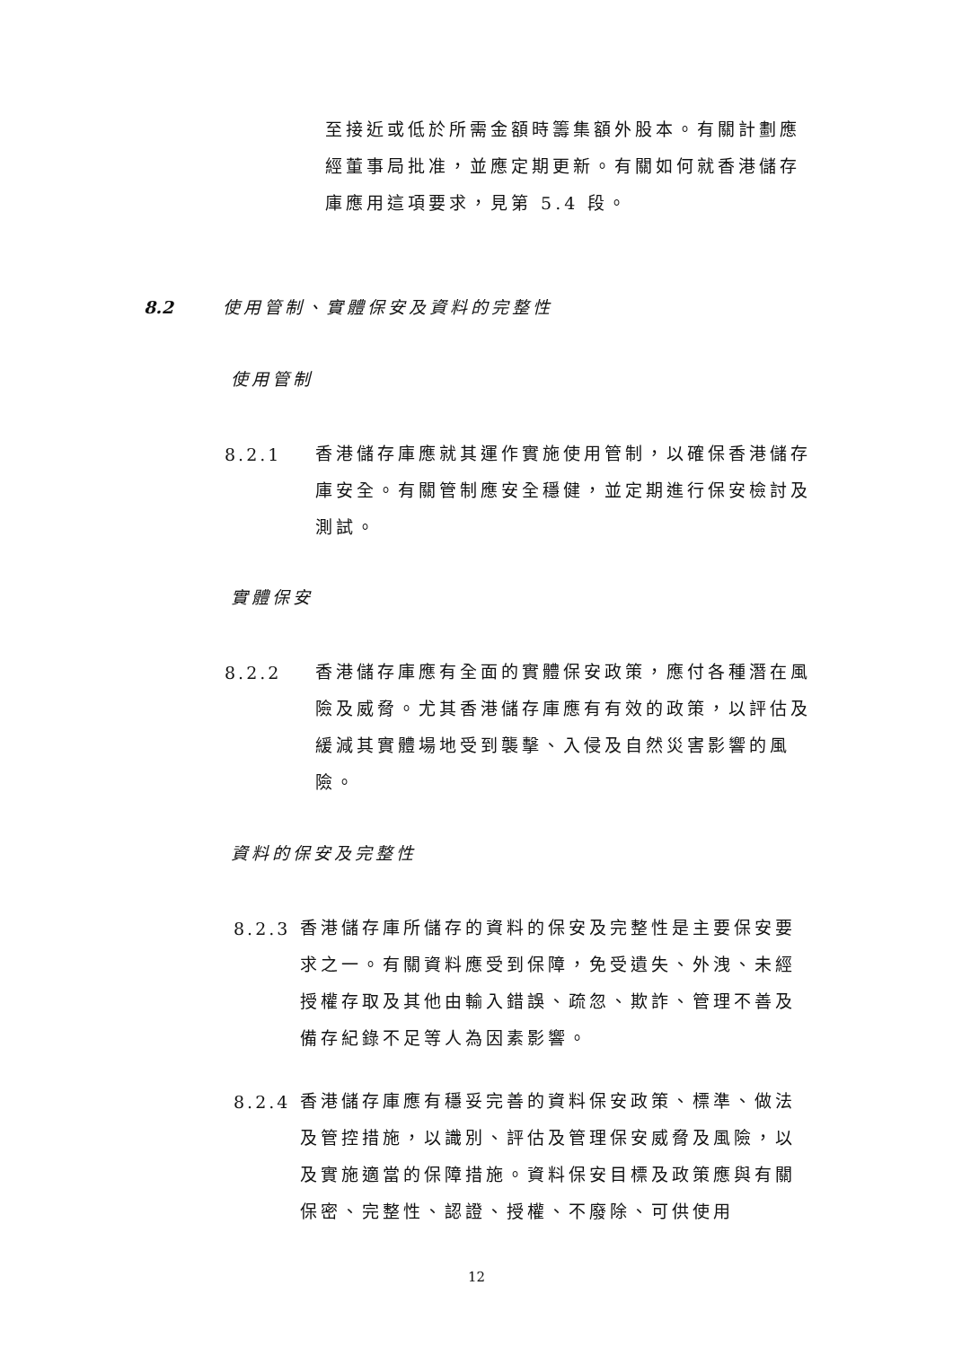至接近或低於所需金額時籌集額外股本。有關計劃應經董事局批准，並應定期更新。有關如何就香港儲存庫應用這項要求，見第 5.4 段。
8.2 使用管制、實體保安及資料的完整性
使用管制
8.2.1
香港儲存庫應就其運作實施使用管制，以確保香港儲存庫安全。有關管制應安全穩健，並定期進行保安檢討及測試。
實體保安
8.2.2
香港儲存庫應有全面的實體保安政策，應付各種潛在風險及威脅。尤其香港儲存庫應有有效的政策，以評估及緩減其實體場地受到襲擊、入侵及自然災害影響的風險。
資料的保安及完整性
8.2.3
香港儲存庫所儲存的資料的保安及完整性是主要保安要求之一。有關資料應受到保障，免受遺失、外洩、未經授權存取及其他由輸入錯誤、疏忽、欺詐、管理不善及備存紀錄不足等人為因素影響。
8.2.4
香港儲存庫應有穩妥完善的資料保安政策、標準、做法及管控措施，以識別、評估及管理保安威脅及風險，以及實施適當的保障措施。資料保安目標及政策應與有關保密、完整性、認證、授權、不廢除、可供使用
12